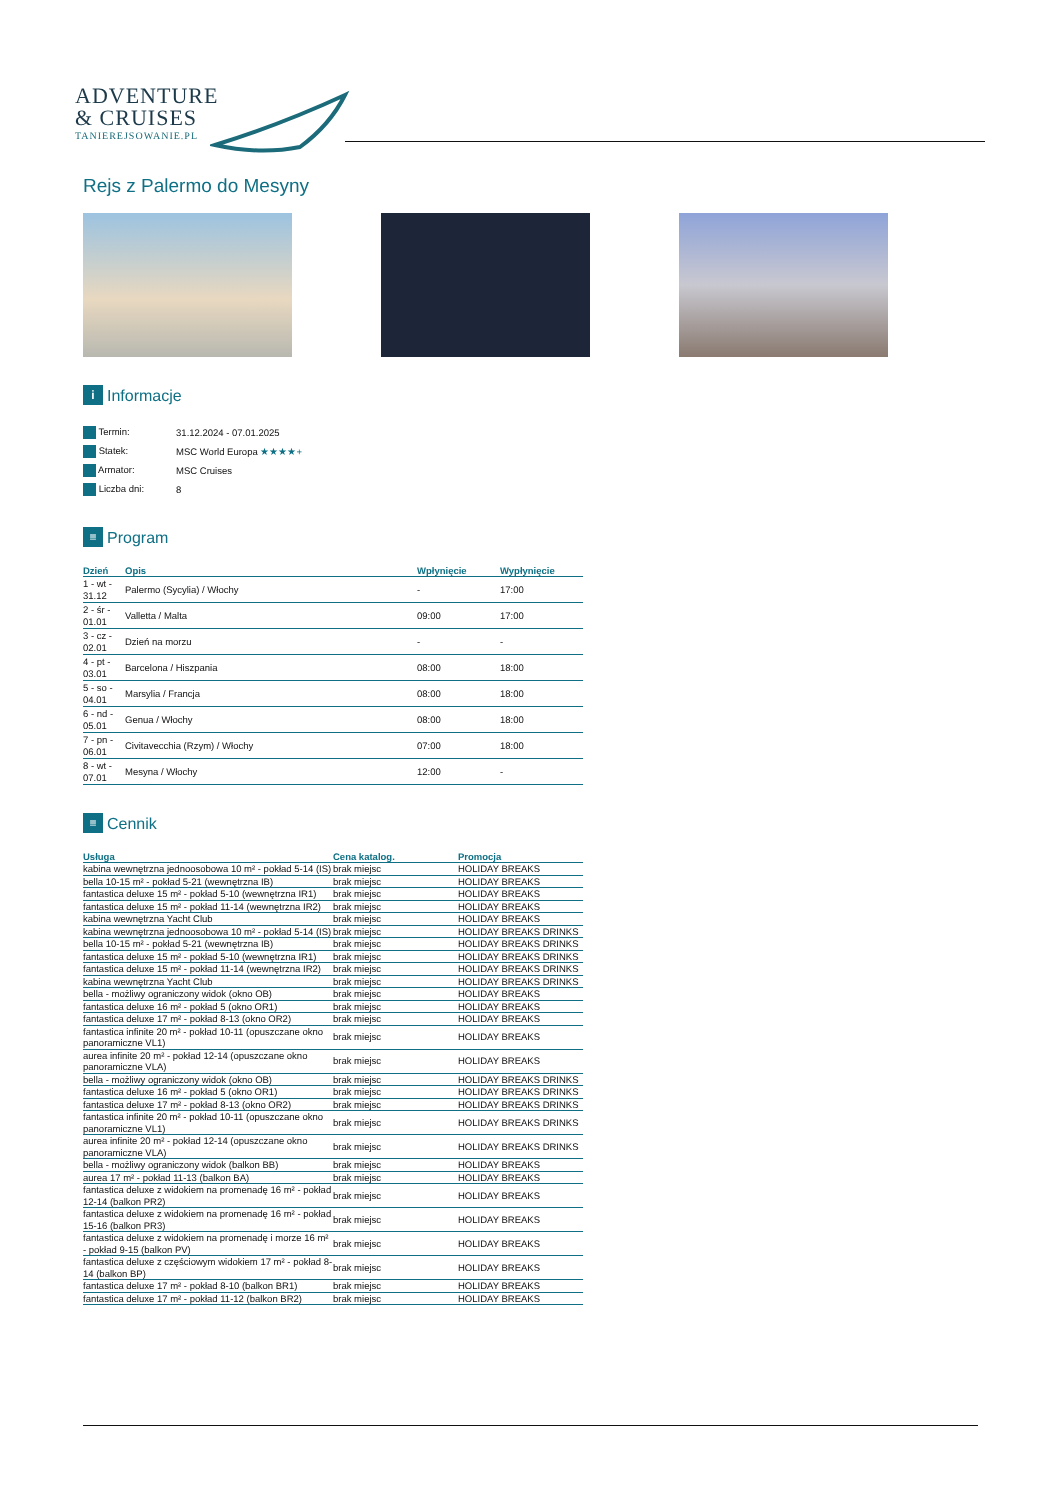ADVENTURE
& CRUISES
TANIEREJSOWANIE.PL
Rejs z Palermo do Mesyny
i Informacje
| Termin: | 31.12.2024 - 07.01.2025 |
| Statek: | MSC World Europa ★★★★+ |
| Armator: | MSC Cruises |
| Liczba dni: | 8 |
≡ Program
| Dzień | Opis | Wpłynięcie | Wypłynięcie |
| --- | --- | --- | --- |
| 1 - wt - 31.12 | Palermo (Sycylia) / Włochy | - | 17:00 |
| 2 - śr - 01.01 | Valletta / Malta | 09:00 | 17:00 |
| 3 - cz - 02.01 | Dzień na morzu | - | - |
| 4 - pt - 03.01 | Barcelona / Hiszpania | 08:00 | 18:00 |
| 5 - so - 04.01 | Marsylia / Francja | 08:00 | 18:00 |
| 6 - nd - 05.01 | Genua / Włochy | 08:00 | 18:00 |
| 7 - pn - 06.01 | Civitavecchia (Rzym) / Włochy | 07:00 | 18:00 |
| 8 - wt - 07.01 | Mesyna / Włochy | 12:00 | - |
≡ Cennik
| Usługa | Cena katalog. | Promocja |
| --- | --- | --- |
| kabina wewnętrzna jednoosobowa 10 m² - pokład 5-14 (IS) | brak miejsc | HOLIDAY BREAKS |
| bella 10-15 m² - pokład 5-21 (wewnętrzna IB) | brak miejsc | HOLIDAY BREAKS |
| fantastica deluxe 15 m² - pokład 5-10 (wewnętrzna IR1) | brak miejsc | HOLIDAY BREAKS |
| fantastica deluxe 15 m² - pokład 11-14 (wewnętrzna IR2) | brak miejsc | HOLIDAY BREAKS |
| kabina wewnętrzna Yacht Club | brak miejsc | HOLIDAY BREAKS |
| kabina wewnętrzna jednoosobowa 10 m² - pokład 5-14 (IS) | brak miejsc | HOLIDAY BREAKS DRINKS |
| bella 10-15 m² - pokład 5-21 (wewnętrzna IB) | brak miejsc | HOLIDAY BREAKS DRINKS |
| fantastica deluxe 15 m² - pokład 5-10 (wewnętrzna IR1) | brak miejsc | HOLIDAY BREAKS DRINKS |
| fantastica deluxe 15 m² - pokład 11-14 (wewnętrzna IR2) | brak miejsc | HOLIDAY BREAKS DRINKS |
| kabina wewnętrzna Yacht Club | brak miejsc | HOLIDAY BREAKS DRINKS |
| bella - możliwy ograniczony widok (okno OB) | brak miejsc | HOLIDAY BREAKS |
| fantastica deluxe 16 m² - pokład 5 (okno OR1) | brak miejsc | HOLIDAY BREAKS |
| fantastica deluxe 17 m² - pokład 8-13 (okno OR2) | brak miejsc | HOLIDAY BREAKS |
| fantastica infinite 20 m² - pokład 10-11 (opuszczane okno panoramiczne VL1) | brak miejsc | HOLIDAY BREAKS |
| aurea infinite 20 m² - pokład 12-14 (opuszczane okno panoramiczne VLA) | brak miejsc | HOLIDAY BREAKS |
| bella - możliwy ograniczony widok (okno OB) | brak miejsc | HOLIDAY BREAKS DRINKS |
| fantastica deluxe 16 m² - pokład 5 (okno OR1) | brak miejsc | HOLIDAY BREAKS DRINKS |
| fantastica deluxe 17 m² - pokład 8-13 (okno OR2) | brak miejsc | HOLIDAY BREAKS DRINKS |
| fantastica infinite 20 m² - pokład 10-11 (opuszczane okno panoramiczne VL1) | brak miejsc | HOLIDAY BREAKS DRINKS |
| aurea infinite 20 m² - pokład 12-14 (opuszczane okno panoramiczne VLA) | brak miejsc | HOLIDAY BREAKS DRINKS |
| bella - możliwy ograniczony widok (balkon BB) | brak miejsc | HOLIDAY BREAKS |
| aurea 17 m² - pokład 11-13 (balkon BA) | brak miejsc | HOLIDAY BREAKS |
| fantastica deluxe z widokiem na promenadę 16 m² - pokład 12-14 (balkon PR2) | brak miejsc | HOLIDAY BREAKS |
| fantastica deluxe z widokiem na promenadę 16 m² - pokład 15-16 (balkon PR3) | brak miejsc | HOLIDAY BREAKS |
| fantastica deluxe z widokiem na promenadę i morze 16 m² - pokład 9-15 (balkon PV) | brak miejsc | HOLIDAY BREAKS |
| fantastica deluxe z częściowym widokiem 17 m² - pokład 8-14 (balkon BP) | brak miejsc | HOLIDAY BREAKS |
| fantastica deluxe 17 m² - pokład 8-10 (balkon BR1) | brak miejsc | HOLIDAY BREAKS |
| fantastica deluxe 17 m² - pokład 11-12 (balkon BR2) | brak miejsc | HOLIDAY BREAKS |